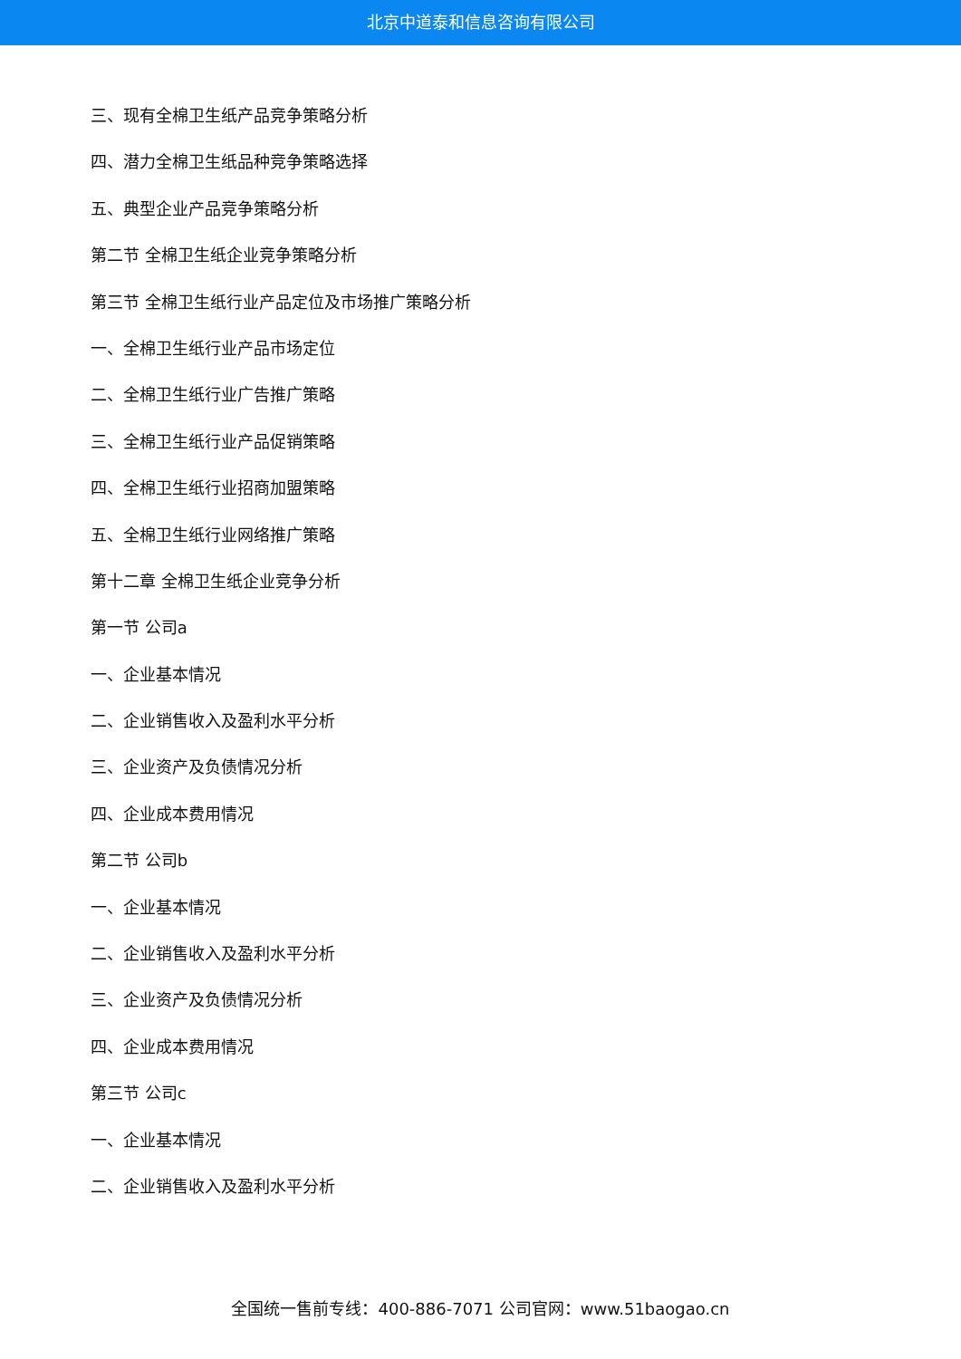北京中道泰和信息咨询有限公司
三、现有全棉卫生纸产品竞争策略分析
四、潜力全棉卫生纸品种竞争策略选择
五、典型企业产品竞争策略分析
第二节 全棉卫生纸企业竞争策略分析
第三节 全棉卫生纸行业产品定位及市场推广策略分析
一、全棉卫生纸行业产品市场定位
二、全棉卫生纸行业广告推广策略
三、全棉卫生纸行业产品促销策略
四、全棉卫生纸行业招商加盟策略
五、全棉卫生纸行业网络推广策略
第十二章 全棉卫生纸企业竞争分析
第一节 公司a
一、企业基本情况
二、企业销售收入及盈利水平分析
三、企业资产及负债情况分析
四、企业成本费用情况
第二节 公司b
一、企业基本情况
二、企业销售收入及盈利水平分析
三、企业资产及负债情况分析
四、企业成本费用情况
第三节 公司c
一、企业基本情况
二、企业销售收入及盈利水平分析
全国统一售前专线：400-886-7071 公司官网：www.51baogao.cn